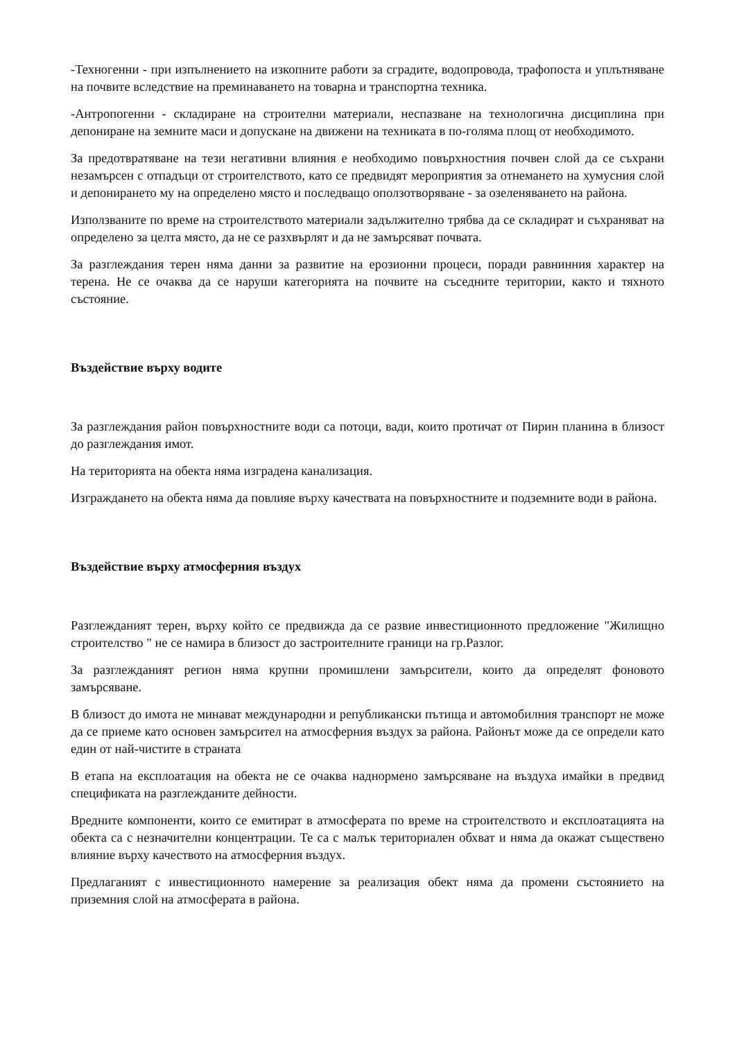-Техногенни - при изпълнението на изкопните работи за сградите, водопровода, трафопоста и уплътняване на почвите вследствие на преминаването на товарна и транспортна техника.
-Антропогенни - складиране на строителни материали, неспазване на технологична дисциплина при депониране на земните маси и допускане на движени на техниката в по-голяма площ от необходимото.
За предотвратяване на тези негативни влияния е необходимо повърхностния почвен слой да се съхрани незамърсен с отпадъци от строителството, като се предвидят мероприятия за отнемането на хумусния слой и депонирането му на определено място и последващо оползотворяване - за озеленяването на района.
Използваните по време на строителството материали задължително трябва да се складират и съхраняват на определено за целта място, да не се разхвърлят и да не замърсяват почвата.
За разглеждания терен няма данни за развитие на ерозионни процеси, поради равнинния характер на терена. Не се очаква да се наруши категорията на почвите на съседните територии, както и тяхното състояние.
Въздействие върху водите
За разглеждания район повърхностните води са потоци, вади, които протичат от Пирин планина в близост до разглеждания имот.
На територията на обекта няма изградена канализация.
Изграждането на обекта няма да повлияе върху качествата на повърхностните и подземните води в района.
Въздействие върху атмосферния въздух
Разглежданият терен, върху който се предвижда да се развие инвестиционното предложение "Жилищно строителство " не се намира в близост до застроителните граници на гр.Разлог.
За разглежданият регион няма крупни промишлени замърсители, които да определят фоновото замърсяване.
В близост до имота не минават международни и републикански пътища и автомобилния транспорт не може да се приеме като основен замърсител на атмосферния въздух за района. Районът може да се определи като един от най-чистите в страната
В етапа на експлоатация на обекта не се очаква наднормено замърсяване на въздуха имайки в предвид спецификата на разглежданите дейности.
Вредните компоненти, които се емитират в атмосферата по време на строителството и експлоатацията на обекта са с незначителни концентрации. Те са с малък териториален обхват и няма да окажат съществено влияние върху качеството на атмосферния въздух.
Предлаганият с инвестиционното намерение за реализация обект няма да промени състоянието на приземния слой на атмосферата в района.